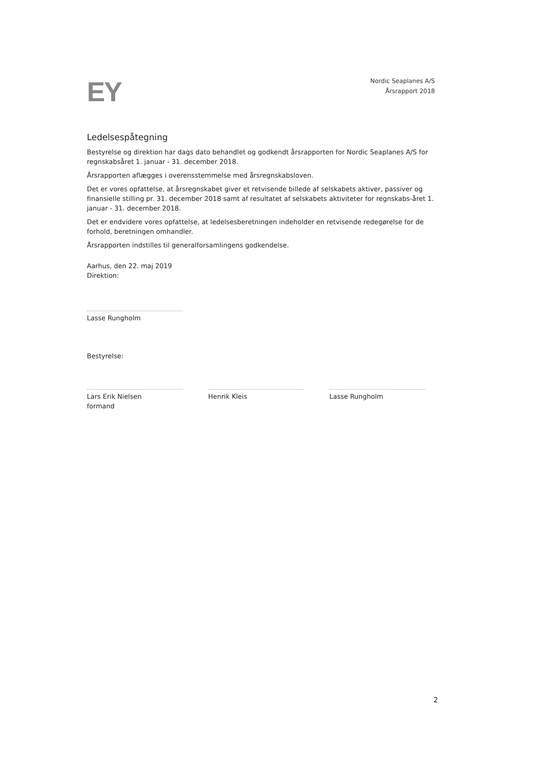EY
Nordic Seaplanes A/S
Årsrapport 2018
Ledelsespåtegning
Bestyrelse og direktion har dags dato behandlet og godkendt årsrapporten for Nordic Seaplanes A/S for regnskabsåret 1. januar - 31. december 2018.
Årsrapporten aflægges i overensstemmelse med årsregnskabsloven.
Det er vores opfattelse, at årsregnskabet giver et retvisende billede af selskabets aktiver, passiver og finansielle stilling pr. 31. december 2018 samt af resultatet af selskabets aktiviteter for regnskabs-året 1. januar - 31. december 2018.
Det er endvidere vores opfattelse, at ledelsesberetningen indeholder en retvisende redegørelse for de forhold, beretningen omhandler.
Årsrapporten indstilles til generalforsamlingens godkendelse.
Aarhus, den 22. maj 2019
Direktion:
Lasse Rungholm
Bestyrelse:
Lars Erik Nielsen
formand
Henrik Kleis Lasse Rungholm
2